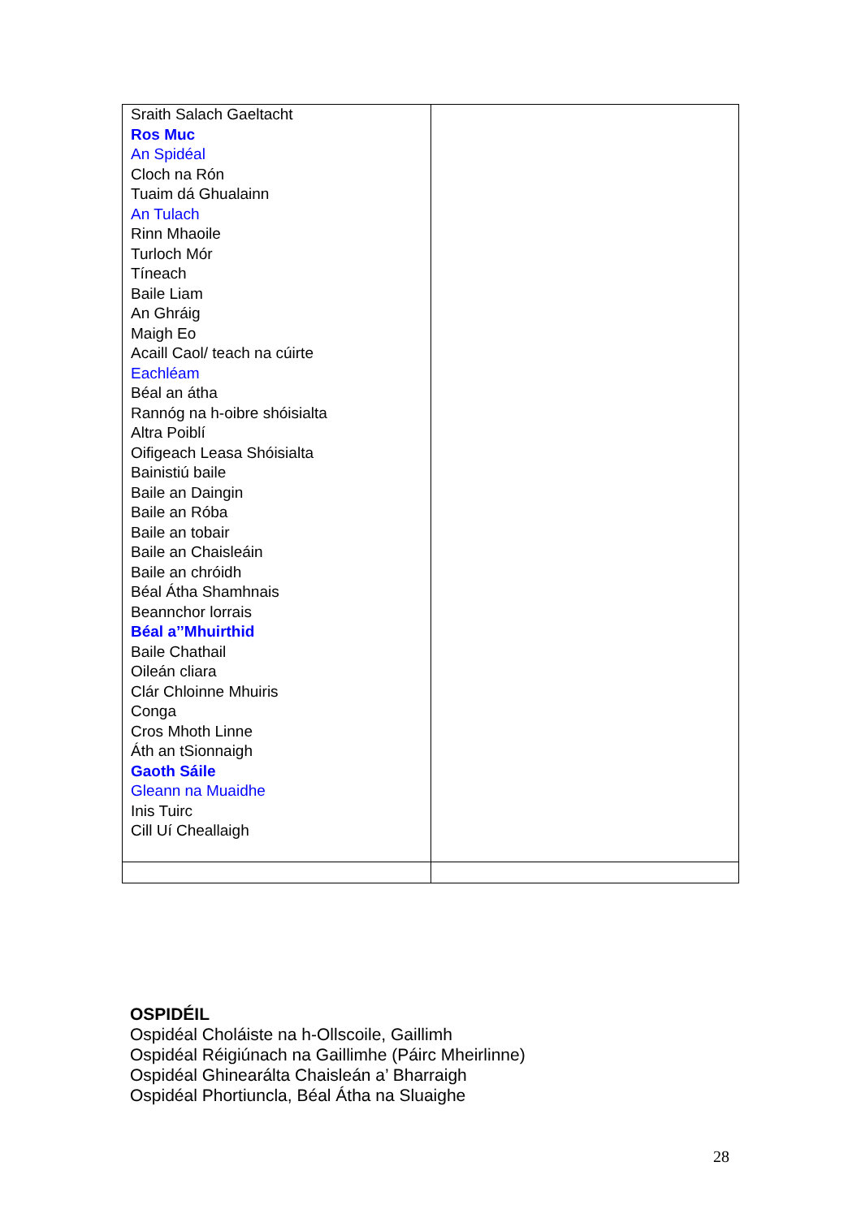| Sraith Salach Gaeltacht Ros Muc An Spidéal Cloch na Rón Tuaim dá Ghualainn An Tulach Rinn Mhaoile Turloch Mór Tíneach Baile Liam An Ghráig Maigh Eo Acaill Caol/ teach na cúirte Eachléam Béal an átha Rannóg na h-oibre shóisialta Altra Poiblí Oifigeach Leasa Shóisialta Bainistiú baile Baile an Daingin Baile an Róba Baile an tobair Baile an Chaisleáin Baile an chróidh Béal Átha Shamhnais Beannchor lorrais Béal a’’Mhuirthid Baile Chathail Oileán cliara Clár Chloinne Mhuiris Conga Cros Mhoth Linne Áth an tSionnaigh Gaoth Sáile Gleann na Muaidhe Inis Tuirc Cill Uí Cheallaigh | |
OSPIDÉIL
Ospidéal Choláiste na h-Ollscoile, Gaillimh
Ospidéal Réigiúnach na Gaillimhe (Páirc Mheirlinne)
Ospidéal Ghinearálta Chaisleán a’ Bharraigh
Ospidéal Phortiuncla, Béal Átha na Sluaighe
28